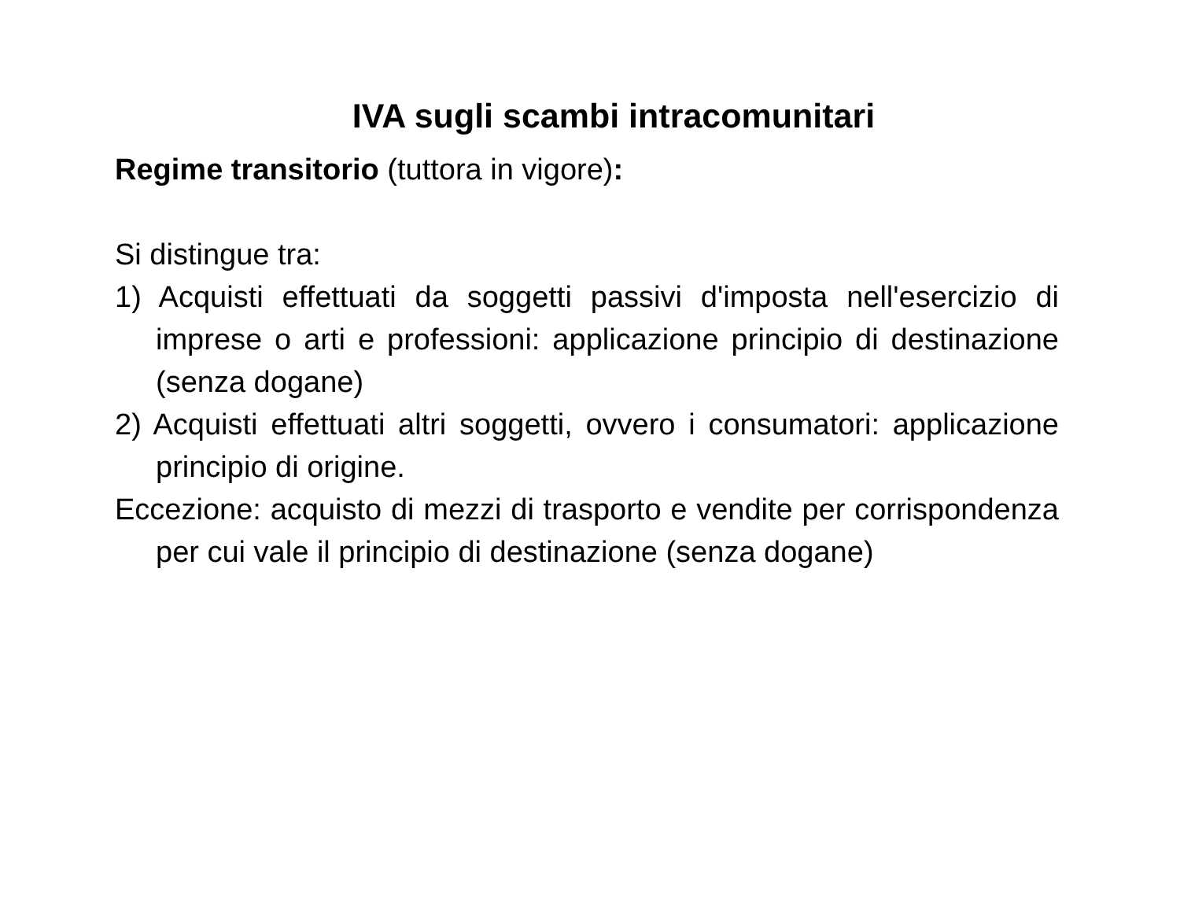IVA sugli scambi intracomunitari
Regime transitorio (tuttora in vigore):
Si distingue tra:
1) Acquisti effettuati da soggetti passivi d'imposta nell'esercizio di imprese o arti e professioni: applicazione principio di destinazione (senza dogane)
2) Acquisti effettuati altri soggetti, ovvero i consumatori: applicazione principio di origine.
Eccezione: acquisto di mezzi di trasporto e vendite per corrispondenza per cui vale il principio di destinazione (senza dogane)